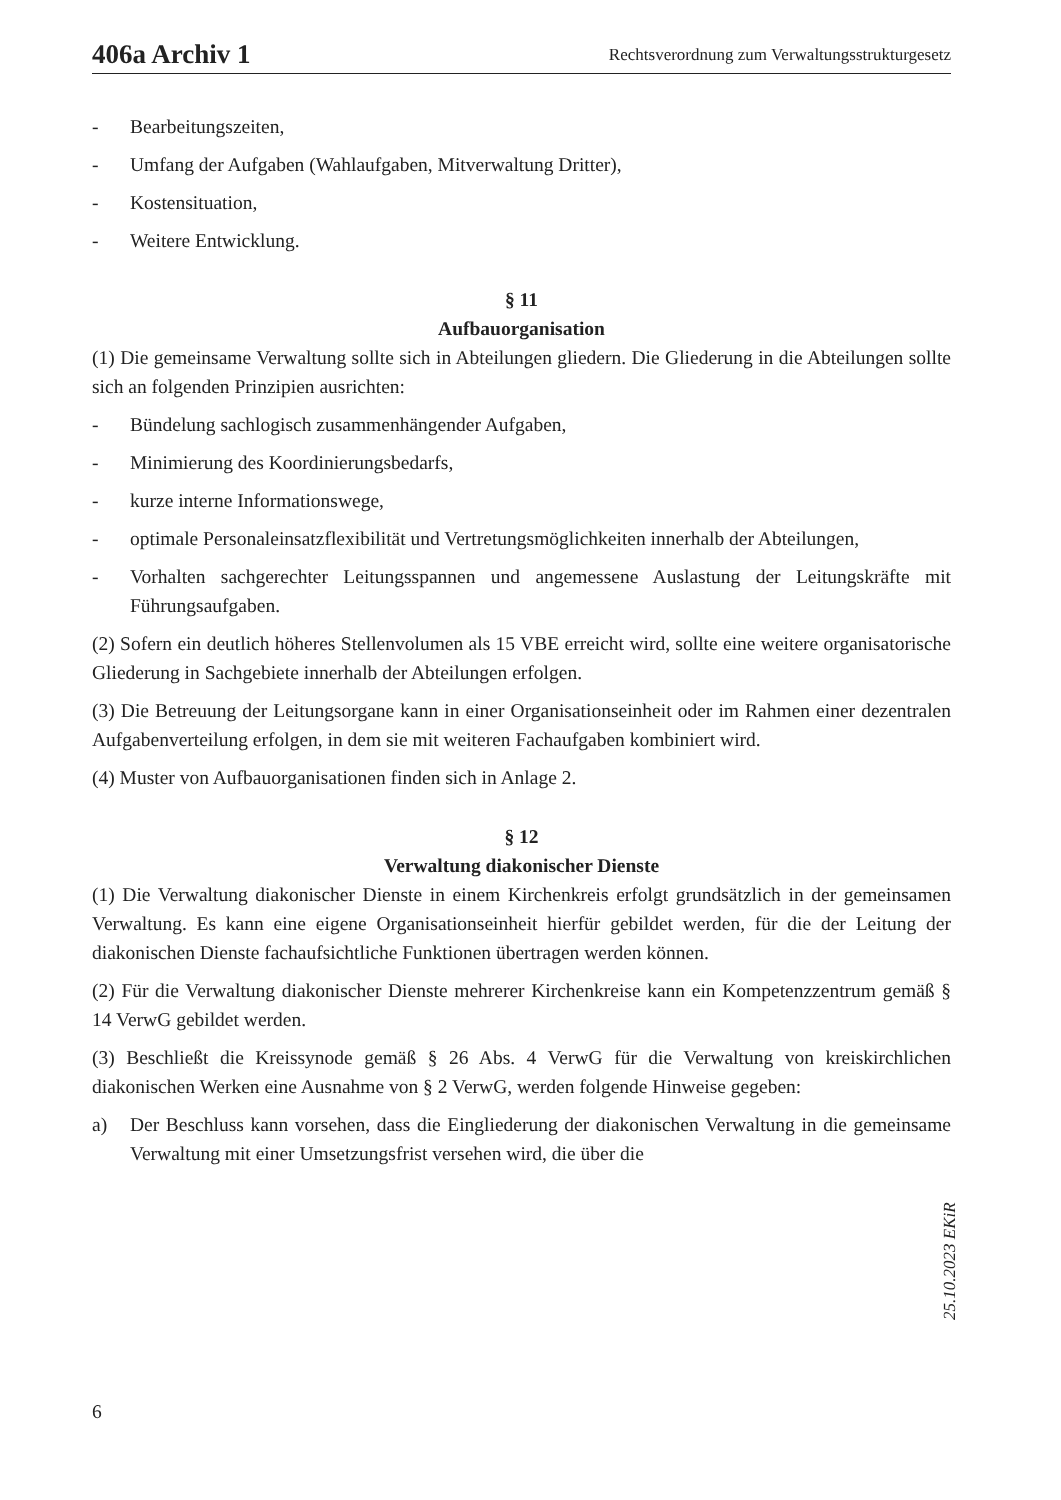406a Archiv 1 Rechtsverordnung zum Verwaltungsstrukturgesetz
- Bearbeitungszeiten,
- Umfang der Aufgaben (Wahlaufgaben, Mitverwaltung Dritter),
- Kostensituation,
- Weitere Entwicklung.
§ 11
Aufbauorganisation
(1) Die gemeinsame Verwaltung sollte sich in Abteilungen gliedern. Die Gliederung in die Abteilungen sollte sich an folgenden Prinzipien ausrichten:
- Bündelung sachlogisch zusammenhängender Aufgaben,
- Minimierung des Koordinierungsbedarfs,
- kurze interne Informationswege,
- optimale Personaleinsatzflexibilität und Vertretungsmöglichkeiten innerhalb der Abteilungen,
- Vorhalten sachgerechter Leitungsspannen und angemessene Auslastung der Leitungskräfte mit Führungsaufgaben.
(2) Sofern ein deutlich höheres Stellenvolumen als 15 VBE erreicht wird, sollte eine weitere organisatorische Gliederung in Sachgebiete innerhalb der Abteilungen erfolgen.
(3) Die Betreuung der Leitungsorgane kann in einer Organisationseinheit oder im Rahmen einer dezentralen Aufgabenverteilung erfolgen, in dem sie mit weiteren Fachaufgaben kombiniert wird.
(4) Muster von Aufbauorganisationen finden sich in Anlage 2.
§ 12
Verwaltung diakonischer Dienste
(1) Die Verwaltung diakonischer Dienste in einem Kirchenkreis erfolgt grundsätzlich in der gemeinsamen Verwaltung. Es kann eine eigene Organisationseinheit hierfür gebildet werden, für die der Leitung der diakonischen Dienste fachaufsichtliche Funktionen übertragen werden können.
(2) Für die Verwaltung diakonischer Dienste mehrerer Kirchenkreise kann ein Kompetenzzentrum gemäß § 14 VerwG gebildet werden.
(3) Beschließt die Kreissynode gemäß § 26 Abs. 4 VerwG für die Verwaltung von kreiskirchlichen diakonischen Werken eine Ausnahme von § 2 VerwG, werden folgende Hinweise gegeben:
a) Der Beschluss kann vorsehen, dass die Eingliederung der diakonischen Verwaltung in die gemeinsame Verwaltung mit einer Umsetzungsfrist versehen wird, die über die
25.10.2023 EKiR
6